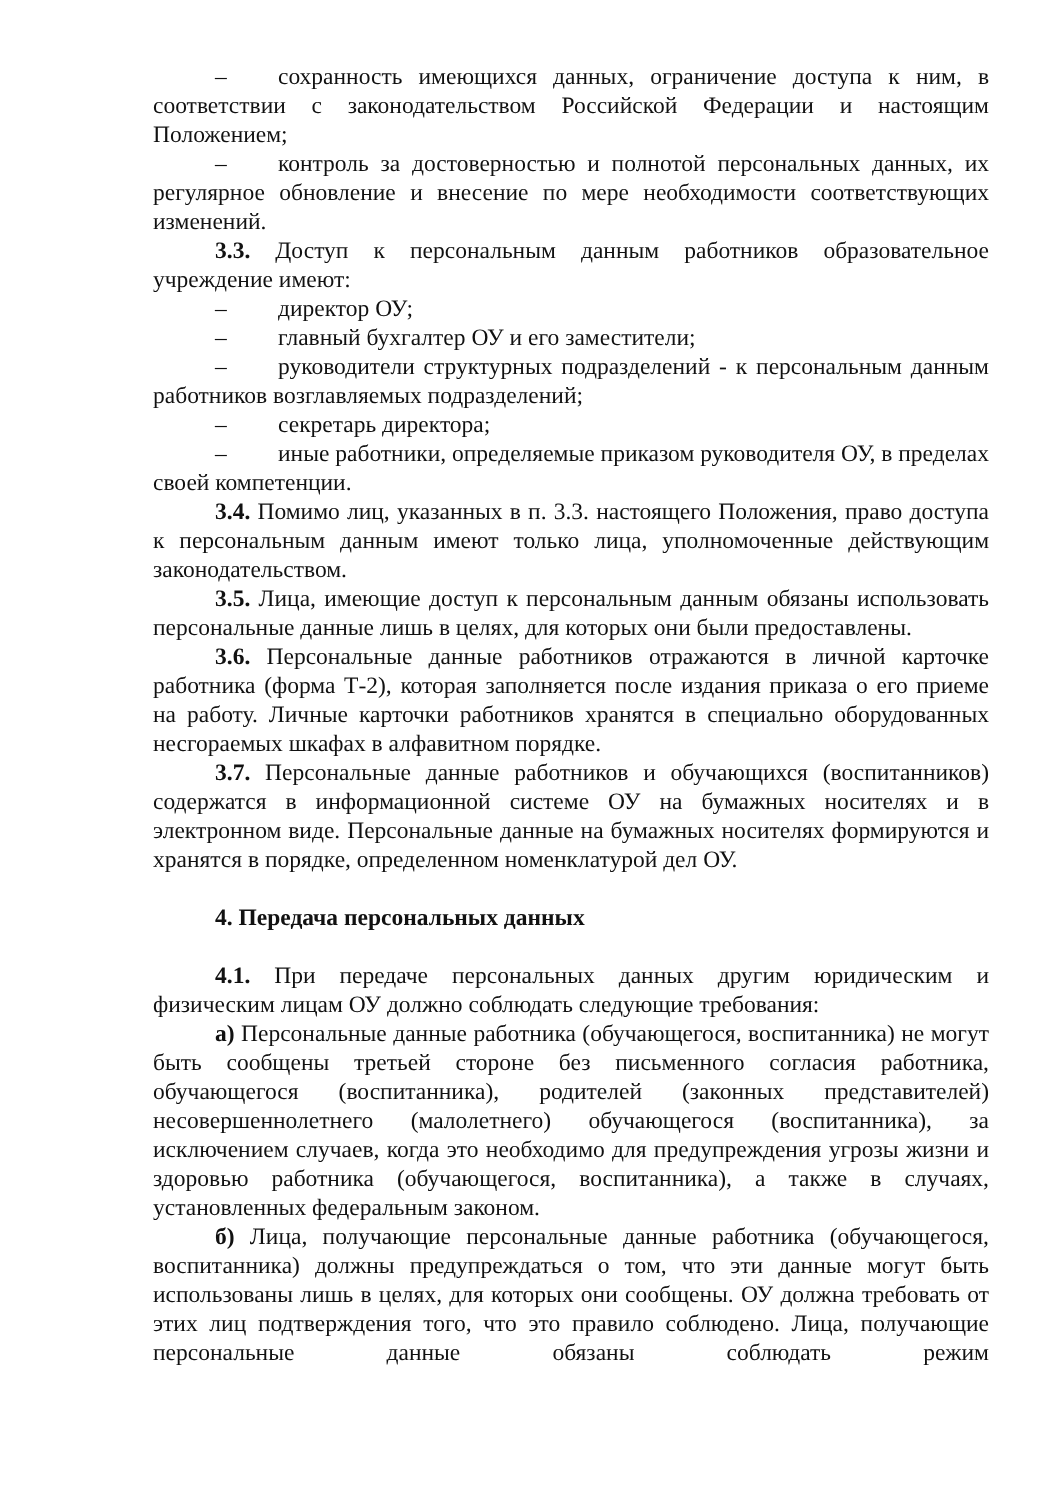– сохранность имеющихся данных, ограничение доступа к ним, в соответствии с законодательством Российской Федерации и настоящим Положением;
– контроль за достоверностью и полнотой персональных данных, их регулярное обновление и внесение по мере необходимости соответствующих изменений.
3.3. Доступ к персональным данным работников образовательное учреждение имеют:
– директор ОУ;
– главный бухгалтер ОУ и его заместители;
– руководители структурных подразделений - к персональным данным работников возглавляемых подразделений;
– секретарь директора;
– иные работники, определяемые приказом руководителя ОУ, в пределах своей компетенции.
3.4. Помимо лиц, указанных в п. 3.3. настоящего Положения, право доступа к персональным данным имеют только лица, уполномоченные действующим законодательством.
3.5. Лица, имеющие доступ к персональным данным обязаны использовать персональные данные лишь в целях, для которых они были предоставлены.
3.6. Персональные данные работников отражаются в личной карточке работника (форма Т-2), которая заполняется после издания приказа о его приеме на работу. Личные карточки работников хранятся в специально оборудованных несгораемых шкафах в алфавитном порядке.
3.7. Персональные данные работников и обучающихся (воспитанников) содержатся в информационной системе ОУ на бумажных носителях и в электронном виде. Персональные данные на бумажных носителях формируются и хранятся в порядке, определенном номенклатурой дел ОУ.
4. Передача персональных данных
4.1. При передаче персональных данных другим юридическим и физическим лицам ОУ должно соблюдать следующие требования:
а) Персональные данные работника (обучающегося, воспитанника) не могут быть сообщены третьей стороне без письменного согласия работника, обучающегося (воспитанника), родителей (законных представителей) несовершеннолетнего (малолетнего) обучающегося (воспитанника), за исключением случаев, когда это необходимо для предупреждения угрозы жизни и здоровью работника (обучающегося, воспитанника), а также в случаях, установленных федеральным законом.
б) Лица, получающие персональные данные работника (обучающегося, воспитанника) должны предупреждаться о том, что эти данные могут быть использованы лишь в целях, для которых они сообщены. ОУ должна требовать от этих лиц подтверждения того, что это правило соблюдено. Лица, получающие персональные данные обязаны соблюдать режим